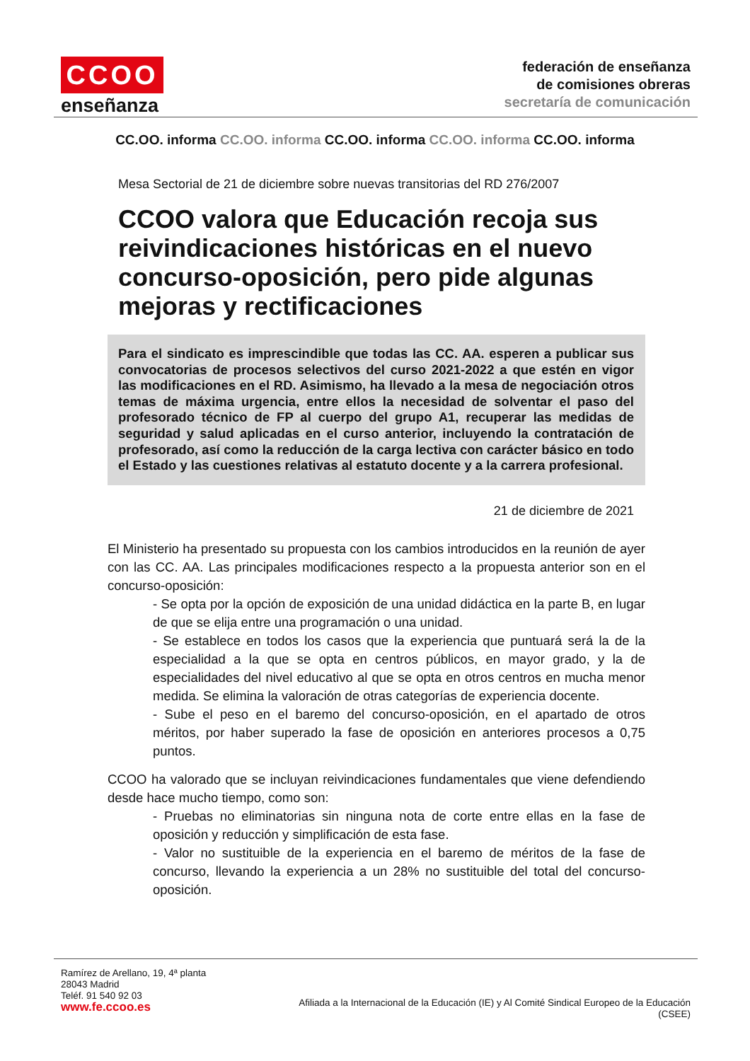CCOO
enseñanza
federación de enseñanza
de comisiones obreras
secretaría de comunicación
CC.OO. informa CC.OO. informa CC.OO. informa CC.OO. informa CC.OO. informa
Mesa Sectorial de 21 de diciembre sobre nuevas transitorias del RD 276/2007
CCOO valora que Educación recoja sus reivindicaciones históricas en el nuevo concurso-oposición, pero pide algunas mejoras y rectificaciones
Para el sindicato es imprescindible que todas las CC. AA. esperen a publicar sus convocatorias de procesos selectivos del curso 2021-2022 a que estén en vigor las modificaciones en el RD. Asimismo, ha llevado a la mesa de negociación otros temas de máxima urgencia, entre ellos la necesidad de solventar el paso del profesorado técnico de FP al cuerpo del grupo A1, recuperar las medidas de seguridad y salud aplicadas en el curso anterior, incluyendo la contratación de profesorado, así como la reducción de la carga lectiva con carácter básico en todo el Estado y las cuestiones relativas al estatuto docente y a la carrera profesional.
21 de diciembre de 2021
El Ministerio ha presentado su propuesta con los cambios introducidos en la reunión de ayer con las CC. AA. Las principales modificaciones respecto a la propuesta anterior son en el concurso-oposición:
- Se opta por la opción de exposición de una unidad didáctica en la parte B, en lugar de que se elija entre una programación o una unidad.
- Se establece en todos los casos que la experiencia que puntuará será la de la especialidad a la que se opta en centros públicos, en mayor grado, y la de especialidades del nivel educativo al que se opta en otros centros en mucha menor medida. Se elimina la valoración de otras categorías de experiencia docente.
- Sube el peso en el baremo del concurso-oposición, en el apartado de otros méritos, por haber superado la fase de oposición en anteriores procesos a 0,75 puntos.
CCOO ha valorado que se incluyan reivindicaciones fundamentales que viene defendiendo desde hace mucho tiempo, como son:
- Pruebas no eliminatorias sin ninguna nota de corte entre ellas en la fase de oposición y reducción y simplificación de esta fase.
- Valor no sustituible de la experiencia en el baremo de méritos de la fase de concurso, llevando la experiencia a un 28% no sustituible del total del concurso-oposición.
Ramírez de Arellano, 19, 4ª planta
28043 Madrid
Teléf. 91 540 92 03
www.fe.ccoo.es
Afiliada a la Internacional de la Educación (IE) y Al Comité Sindical Europeo de la Educación
(CSEE)